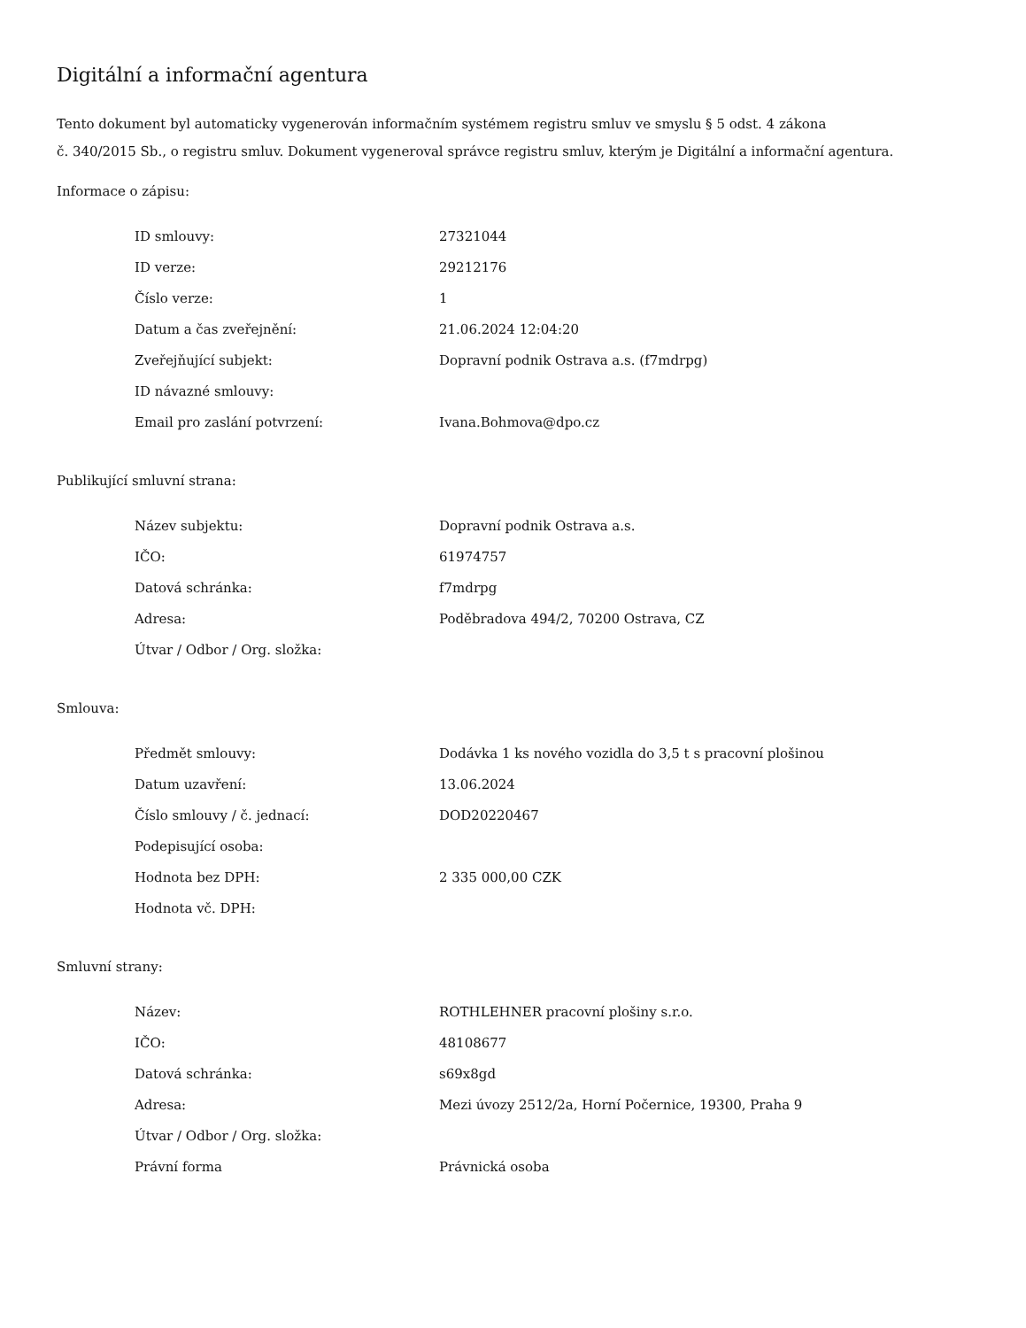Digitální a informační agentura
Tento dokument byl automaticky vygenerován informačním systémem registru smluv ve smyslu § 5 odst. 4 zákona
č. 340/2015 Sb., o registru smluv. Dokument vygeneroval správce registru smluv, kterým je Digitální a informační agentura.
Informace o zápisu:
| ID smlouvy: | 27321044 |
| ID verze: | 29212176 |
| Číslo verze: | 1 |
| Datum a čas zveřejnění: | 21.06.2024 12:04:20 |
| Zveřejňující subjekt: | Dopravní podnik Ostrava a.s. (f7mdrpg) |
| ID návazné smlouvy: | |
| Email pro zaslání potvrzení: | Ivana.Bohmova@dpo.cz |
Publikující smluvní strana:
| Název subjektu: | Dopravní podnik Ostrava a.s. |
| IČO: | 61974757 |
| Datová schránka: | f7mdrpg |
| Adresa: | Poděbradova 494/2, 70200 Ostrava, CZ |
| Útvar / Odbor / Org. složka: | |
Smlouva:
| Předmět smlouvy: | Dodávka 1 ks nového vozidla do 3,5 t s pracovní plošinou |
| Datum uzavření: | 13.06.2024 |
| Číslo smlouvy / č. jednací: | DOD20220467 |
| Podepisující osoba: | |
| Hodnota bez DPH: | 2 335 000,00 CZK |
| Hodnota vč. DPH: | |
Smluvní strany:
| Název: | ROTHLEHNER pracovní plošiny s.r.o. |
| IČO: | 48108677 |
| Datová schránka: | s69x8gd |
| Adresa: | Mezi úvozy 2512/2a, Horní Počernice, 19300, Praha 9 |
| Útvar / Odbor / Org. složka: | |
| Právní forma | Právnická osoba |